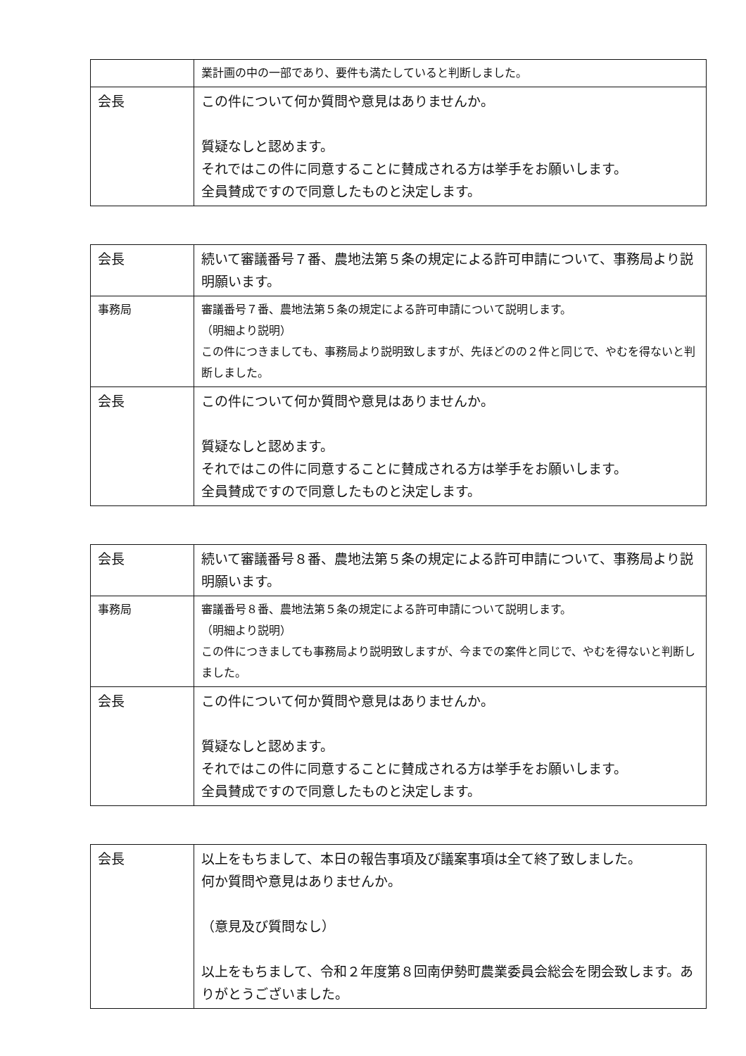| | 業計画の中の一部であり、要件も満たしていると判断しました。 |
| 会長 | この件について何か質問や意見はありませんか。 質疑なしと認めます。 それではこの件に同意することに賛成される方は挙手をお願いします。 全員賛成ですので同意したものと決定します。 |
| 会長 | 続いて審議番号７番、農地法第５条の規定による許可申請について、事務局より説明願います。 |
| 事務局 | 審議番号７番、農地法第５条の規定による許可申請について説明します。 （明細より説明） この件につきましても、事務局より説明致しますが、先ほどのの２件と同じで、やむを得ないと判断しました。 |
| 会長 | この件について何か質問や意見はありませんか。 質疑なしと認めます。 それではこの件に同意することに賛成される方は挙手をお願いします。 全員賛成ですので同意したものと決定します。 |
| 会長 | 続いて審議番号８番、農地法第５条の規定による許可申請について、事務局より説明願います。 |
| 事務局 | 審議番号８番、農地法第５条の規定による許可申請について説明します。 （明細より説明） この件につきましても事務局より説明致しますが、今までの案件と同じで、やむを得ないと判断しました。 |
| 会長 | この件について何か質問や意見はありませんか。 質疑なしと認めます。 それではこの件に同意することに賛成される方は挙手をお願いします。 全員賛成ですので同意したものと決定します。 |
| 会長 | 以上をもちまして、本日の報告事項及び議案事項は全て終了致しました。 何か質問や意見はありませんか。 （意見及び質問なし） 以上をもちまして、令和２年度第８回南伊勢町農業委員会総会を閉会致します。ありがとうございました。 |